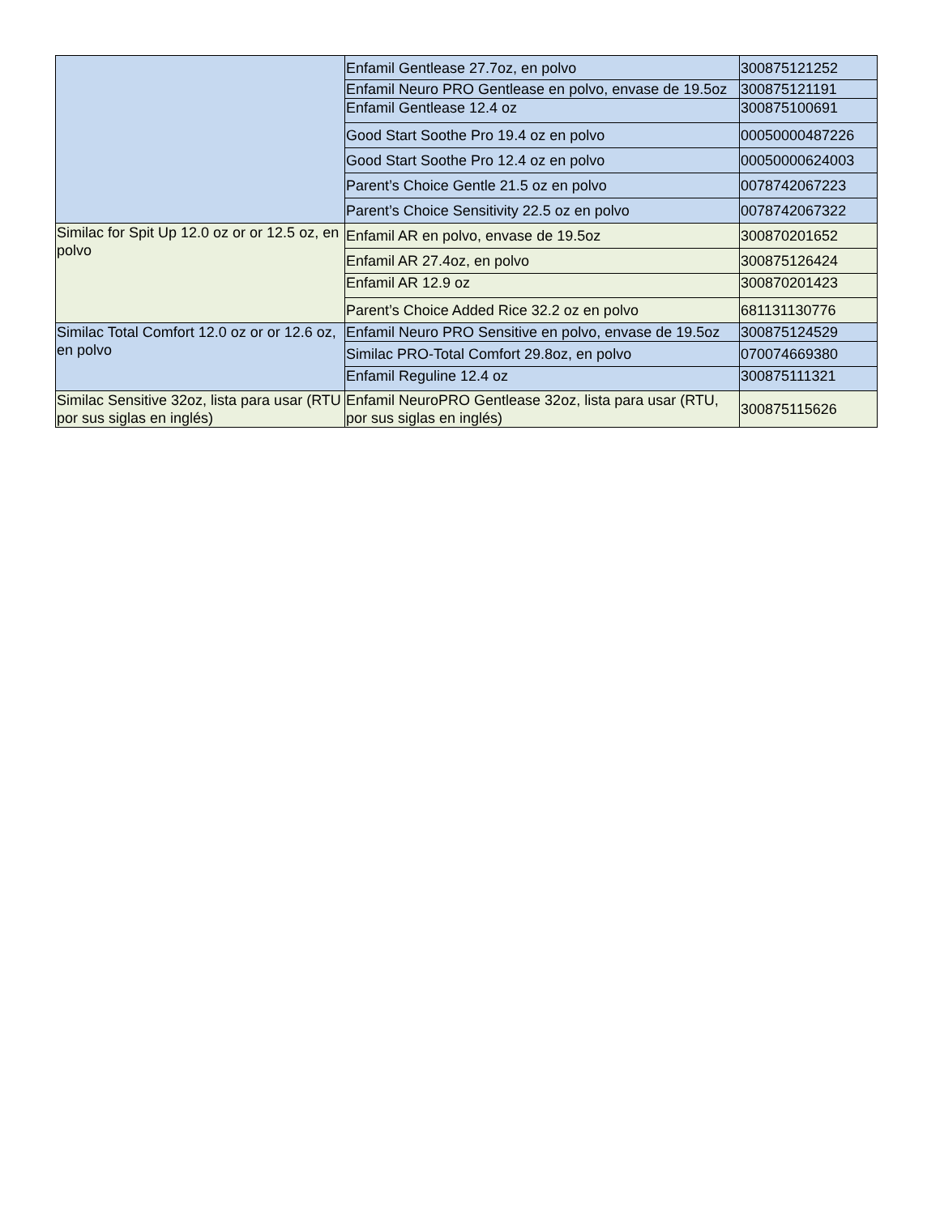| | Enfamil Gentlease 27.7oz, en polvo | 300875121252 |
| | Enfamil Neuro PRO Gentlease en polvo, envase de 19.5oz | 300875121191 |
| | Enfamil Gentlease 12.4 oz | 300875100691 |
| | Good Start Soothe Pro 19.4 oz en polvo | 00050000487226 |
| | Good Start Soothe Pro 12.4 oz en polvo | 00050000624003 |
| | Parent’s Choice Gentle 21.5 oz en polvo | 0078742067223 |
| | Parent’s Choice Sensitivity 22.5 oz en polvo | 0078742067322 |
| Similac for Spit Up 12.0 oz or or 12.5 oz, en polvo | Enfamil AR en polvo, envase de 19.5oz | 300870201652 |
| | Enfamil AR 27.4oz, en polvo | 300875126424 |
| | Enfamil AR 12.9 oz | 300870201423 |
| | Parent’s Choice Added Rice 32.2 oz en polvo | 681131130776 |
| Similac Total Comfort 12.0 oz or or 12.6 oz, en polvo | Enfamil Neuro PRO Sensitive en polvo, envase de 19.5oz | 300875124529 |
| | Similac PRO-Total Comfort 29.8oz, en polvo | 070074669380 |
| | Enfamil Reguline 12.4 oz | 300875111321 |
| Similac Sensitive 32oz, lista para usar (RTU por sus siglas en inglés) | Enfamil NeuroPRO Gentlease 32oz, lista para usar (RTU, por sus siglas en inglés) | 300875115626 |